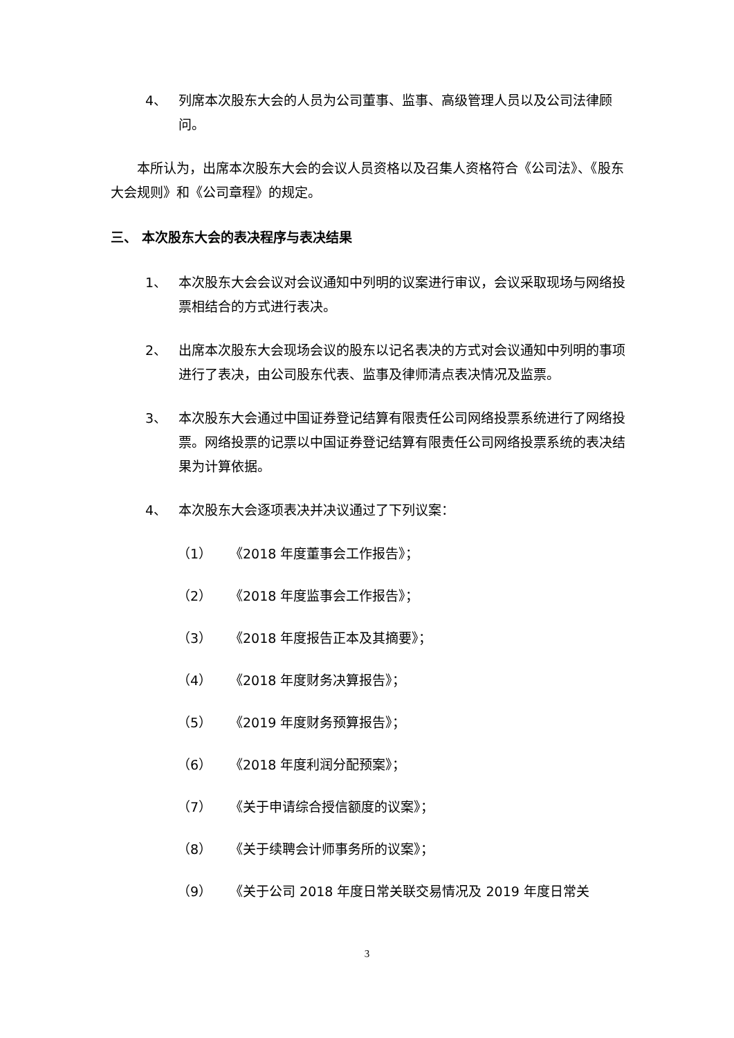4、 列席本次股东大会的人员为公司董事、监事、高级管理人员以及公司法律顾问。
本所认为，出席本次股东大会的会议人员资格以及召集人资格符合《公司法》、《股东大会规则》和《公司章程》的规定。
三、 本次股东大会的表决程序与表决结果
1、 本次股东大会会议对会议通知中列明的议案进行审议，会议采取现场与网络投票相结合的方式进行表决。
2、 出席本次股东大会现场会议的股东以记名表决的方式对会议通知中列明的事项进行了表决，由公司股东代表、监事及律师清点表决情况及监票。
3、 本次股东大会通过中国证券登记结算有限责任公司网络投票系统进行了网络投票。网络投票的记票以中国证券登记结算有限责任公司网络投票系统的表决结果为计算依据。
4、 本次股东大会逐项表决并决议通过了下列议案：
（1） 《2018 年度董事会工作报告》；
（2） 《2018 年度监事会工作报告》；
（3） 《2018 年度报告正本及其摘要》；
（4） 《2018 年度财务决算报告》；
（5） 《2019 年度财务预算报告》；
（6） 《2018 年度利润分配预案》；
（7） 《关于申请综合授信额度的议案》；
（8） 《关于续聘会计师事务所的议案》；
（9） 《关于公司 2018 年度日常关联交易情况及 2019 年度日常关
3